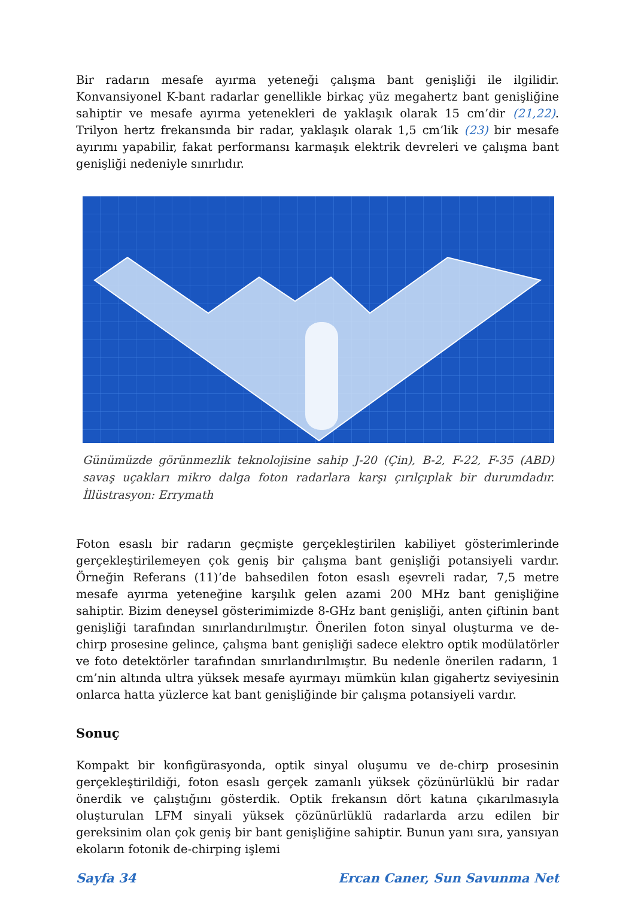Bir radarın mesafe ayırma yeteneği çalışma bant genişliği ile ilgilidir. Konvansiyonel K-bant radarlar genellikle birkaç yüz megahertz bant genişliğine sahiptir ve mesafe ayırma yetenekleri de yaklaşık olarak 15 cm’dir (21,22). Trilyon hertz frekansında bir radar, yaklaşık olarak 1,5 cm’lik (23) bir mesafe ayırımı yapabilir, fakat performansı karmaşık elektrik devreleri ve çalışma bant genişliği nedeniyle sınırlıdır.
Günümüzde görünmezlik teknolojisine sahip J-20 (Çin), B-2, F-22, F-35 (ABD) savaş uçakları mikro dalga foton radarlara karşı çırılçıplak bir durumdadır. İllüstrasyon: Errymath
Foton esaslı bir radarın geçmişte gerçekleştirilen kabiliyet gösterimlerinde gerçekleştirilemeyen çok geniş bir çalışma bant genişliği potansiyeli vardır. Örneğin Referans (11)’de bahsedilen foton esaslı eşevreli radar, 7,5 metre mesafe ayırma yeteneğine karşılık gelen azami 200 MHz bant genişliğine sahiptir. Bizim deneysel gösterimimizde 8-GHz bant genişliği, anten çiftinin bant genişliği tarafından sınırlandırılmıştır. Önerilen foton sinyal oluşturma ve de-chirp prosesine gelince, çalışma bant genişliği sadece elektro optik modülatörler ve foto detektörler tarafından sınırlandırılmıştır. Bu nedenle önerilen radarın, 1 cm’nin altında ultra yüksek mesafe ayırmayı mümkün kılan gigahertz seviyesinin onlarca hatta yüzlerce kat bant genişliğinde bir çalışma potansiyeli vardır.
Sonuç
Kompakt bir konfigürasyonda, optik sinyal oluşumu ve de-chirp prosesinin gerçekleştirildiği, foton esaslı gerçek zamanlı yüksek çözünürlüklü bir radar önerdik ve çalıştığını gösterdik. Optik frekansın dört katına çıkarılmasıyla oluşturulan LFM sinyali yüksek çözünürlüklü radarlarda arzu edilen bir gereksinim olan çok geniş bir bant genişliğine sahiptir. Bunun yanı sıra, yansıyan ekoların fotonik de-chirping işlemi
Sayfa 34 Ercan Caner, Sun Savunma Net